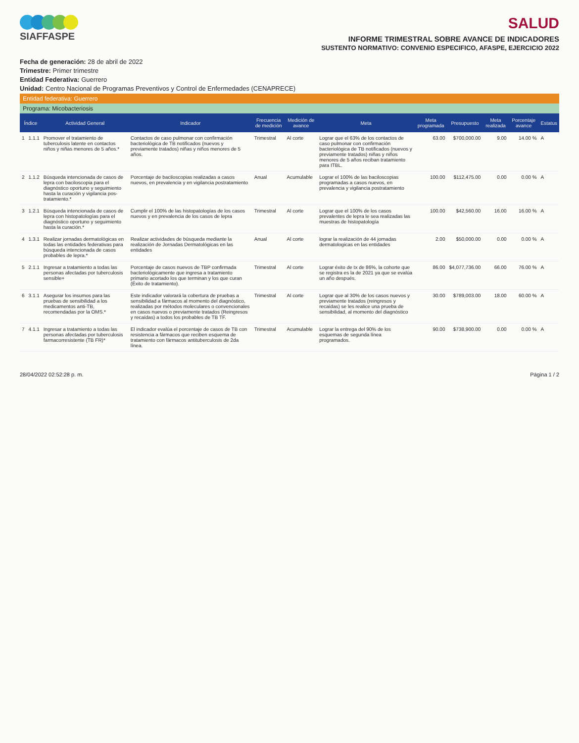SIAFFASPE
SALUD
INFORME TRIMESTRAL SOBRE AVANCE DE INDICADORES
SUSTENTO NORMATIVO: CONVENIO ESPECIFICO, AFASPE, EJERCICIO 2022
Fecha de generación: 28 de abril de 2022
Trimestre: Primer trimestre
Entidad Federativa: Guerrero
Unidad: Centro Nacional de Programas Preventivos y Control de Enfermedades (CENAPRECE)
Entidad federativa: Guerrero
Programa: Micobacteriosis
| Índice | | Actividad General | Indicador | Frecuencia de medición | Medición de avance | Meta | Meta programada | Presupuesto | Meta realizada | Porcentaje avance | Estatus |
| --- | --- | --- | --- | --- | --- | --- | --- | --- | --- | --- | --- |
| 1 | 1.1.1 | Promover el tratamiento de tuberculosis latente en contactos niños y niñas menores de 5 años.* | Contactos de caso pulmonar con confirmación bacteriológica de TB notificados (nuevos y previamente tratados) niñas y niños menores de 5 años. | Trimestral | Al corte | Lograr que el 63% de los contactos de caso pulmonar con confirmación bacteriológica de TB notificados (nuevos y previamente tratados) niñas y niños menores de 5 años reciban tratamiento para ITBL. | 63.00 | $700,000.00 | 9.00 | 14.00 % | A |
| 2 | 1.1.2 | Búsqueda intencionada de casos de lepra con baciloscopia para el diagnóstico oportuno y seguimiento hasta la curación y vigilancia pos-tratamiento.* | Porcentaje de baciloscopias realizadas a casos nuevos, en prevalencia y en vigilancia postratamiento | Anual | Acumulable | Lograr el 100% de las baciloscopias programadas a casos nuevos, en prevalencia y vigilancia postratamiento | 100.00 | $112,475.00 | 0.00 | 0.00 % | A |
| 3 | 1.2.1 | Búsqueda intencionada de casos de lepra con histopatologías para el diagnóstico oportuno y seguimiento hasta la curación.* | Cumplir el 100% de las histopatologías de los casos nuevos y en prevalencia de los casos de lepra | Trimestral | Al corte | Lograr que el 100% de los casos prevalentes de lepra le sea realizadas las muestras de histopatología | 100.00 | $42,560.00 | 16.00 | 16.00 % | A |
| 4 | 1.3.1 | Realizar jornadas dermatológicas en todas las entidades federativas para búsqueda intencionada de casos probables de lepra.* | Realizar actividades de búsqueda mediante la realización de Jornadas Dermatológicas en las entidades | Anual | Al corte | lograr la realización de 44 jornadas dermatologicas en las entidades | 2.00 | $50,000.00 | 0.00 | 0.00 % | A |
| 5 | 2.1.1 | Ingresar a tratamiento a todas las personas afectadas por tuberculosis sensible+ | Porcentaje de casos nuevos de TBP confirmada bacteriológicamente que ingresa a tratamiento primario acortado los que terminan y los que curan (Éxito de tratamiento). | Trimestral | Al corte | Lograr éxito de tx de 86%, la cohorte que se registra es la de 2021 ya que se evalúa un año después. | 86.00 | $4,077,736.00 | 66.00 | 76.00 % | A |
| 6 | 3.1.1 | Asegurar los insumos para las pruebas de sensibilidad a los medicamentos anti-TB, recomendadas por la OMS.* | Este indicador valorará la cobertura de pruebas a sensibilidad a fármacos al momento del diagnóstico, realizadas por métodos moleculares o convencionales en casos nuevos o previamente tratados (Reingresos y recaídas) a todos los probables de TB TF. | Trimestral | Al corte | Lograr que al 30% de los casos nuevos y previamente tratados (reingresos y recaídas) se les realice una prueba de sensibilidad, al momento del diagnóstico | 30.00 | $789,003.00 | 18.00 | 60.00 % | A |
| 7 | 4.1.1 | Ingresar a tratamiento a todas las personas afectadas por tuberculosis farmacorresistente (TB FR)* | El indicador evalúa el porcentaje de casos de TB con resistencia a fármacos que reciben esquema de tratamiento con fármacos antituberculosis de 2da línea. | Trimestral | Acumulable | Lograr la entrega del 90% de los esquemas de segunda línea programados. | 90.00 | $738,900.00 | 0.00 | 0.00 % | A |
28/04/2022 02:52:28 p. m. Página 1 / 2